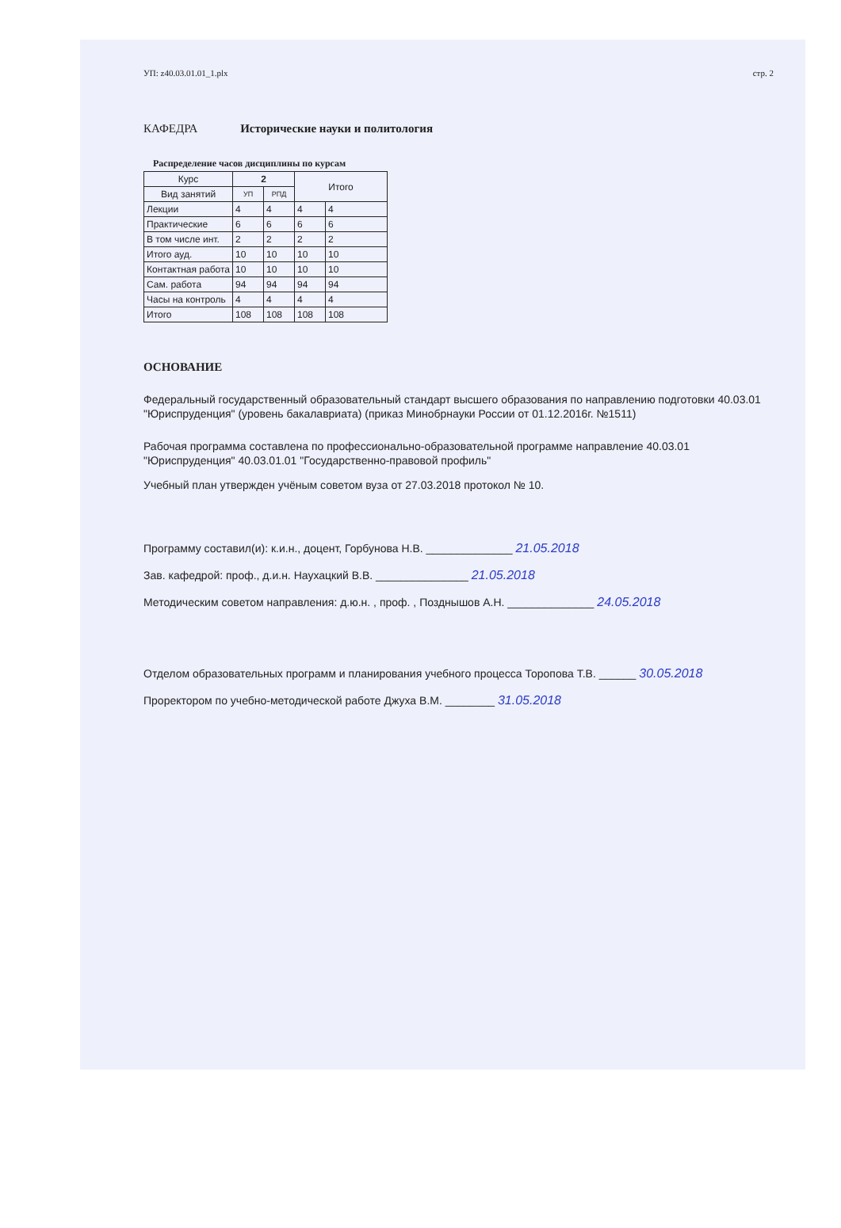УП: z40.03.01.01_1.plx стр. 2
КАФЕДРА Исторические науки и политология
Распределение часов дисциплины по курсам
| Курс | 2 | | Итого | |
| --- | --- | --- | --- | --- |
| Вид занятий | УП | РПД | | |
| Лекции | 4 | 4 | 4 | 4 |
| Практические | 6 | 6 | 6 | 6 |
| В том числе инт. | 2 | 2 | 2 | 2 |
| Итого ауд. | 10 | 10 | 10 | 10 |
| Контактная работа | 10 | 10 | 10 | 10 |
| Сам. работа | 94 | 94 | 94 | 94 |
| Часы на контроль | 4 | 4 | 4 | 4 |
| Итого | 108 | 108 | 108 | 108 |
ОСНОВАНИЕ
Федеральный государственный образовательный стандарт высшего образования по направлению подготовки 40.03.01 "Юриспруденция" (уровень бакалавриата) (приказ Минобрнауки России от 01.12.2016г. №1511)
Рабочая программа составлена по профессионально-образовательной программе направление 40.03.01 "Юриспруденция" 40.03.01.01 "Государственно-правовой профиль"
Учебный план утвержден учёным советом вуза от 27.03.2018 протокол № 10.
Программу составил(и): к.и.н., доцент, Горбунова Н.В. ______________ 21.05.2018
Зав. кафедрой: проф., д.и.н. Наухацкий В.В. _______________ 21.05.2018
Методическим советом направления: д.ю.н. , проф. , Позднышов А.Н. ______________ 24.05.2018
Отделом образовательных программ и планирования учебного процесса Торопова Т.В. ______ 30.05.2018
Проректором по учебно-методической работе Джуха В.М. ________ 31.05.2018